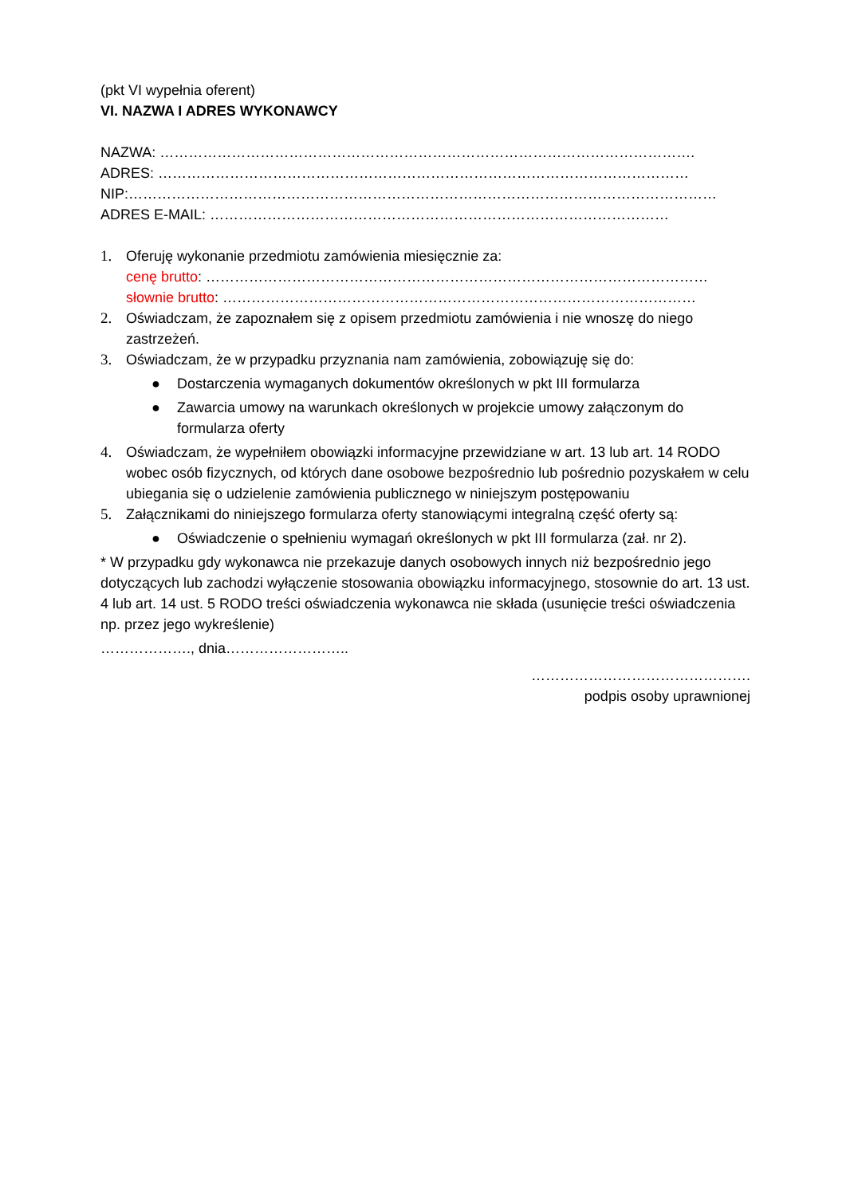(pkt VI wypełnia oferent)
VI. NAZWA I ADRES WYKONAWCY
NAZWA: ………………………………………………………………………………………………….
ADRES: …………………………………………………………………………………………………
NIP:……………………………………………………………………………………………………………
ADRES E-MAIL: ……………………………………………………………………………………
1. Oferuję wykonanie przedmiotu zamówienia miesięcznie za:
cenę brutto: ……………………………………………………………………………………………
słownie brutto: ………………………………………………………………………………………
2. Oświadczam, że zapoznałem się z opisem przedmiotu zamówienia i nie wnoszę do niego zastrzeżeń.
3. Oświadczam, że w przypadku przyznania nam zamówienia, zobowiązuję się do:
● Dostarczenia wymaganych dokumentów określonych w pkt III formularza
● Zawarcia umowy na warunkach określonych w projekcie umowy załączonym do formularza oferty
4. Oświadczam, że wypełniłem obowiązki informacyjne przewidziane w art. 13 lub art. 14 RODO wobec osób fizycznych, od których dane osobowe bezpośrednio lub pośrednio pozyskałem w celu ubiegania się o udzielenie zamówienia publicznego w niniejszym postępowaniu
5. Załącznikami do niniejszego formularza oferty stanowiącymi integralną część oferty są:
● Oświadczenie o spełnieniu wymagań określonych w pkt III formularza (zał. nr 2).
* W przypadku gdy wykonawca nie przekazuje danych osobowych innych niż bezpośrednio jego dotyczących lub zachodzi wyłączenie stosowania obowiązku informacyjnego, stosownie do art. 13 ust. 4 lub art. 14 ust. 5 RODO treści oświadczenia wykonawca nie składa (usunięcie treści oświadczenia np. przez jego wykreślenie)
………………., dnia……………………..
……………………………………….
podpis osoby uprawnionej